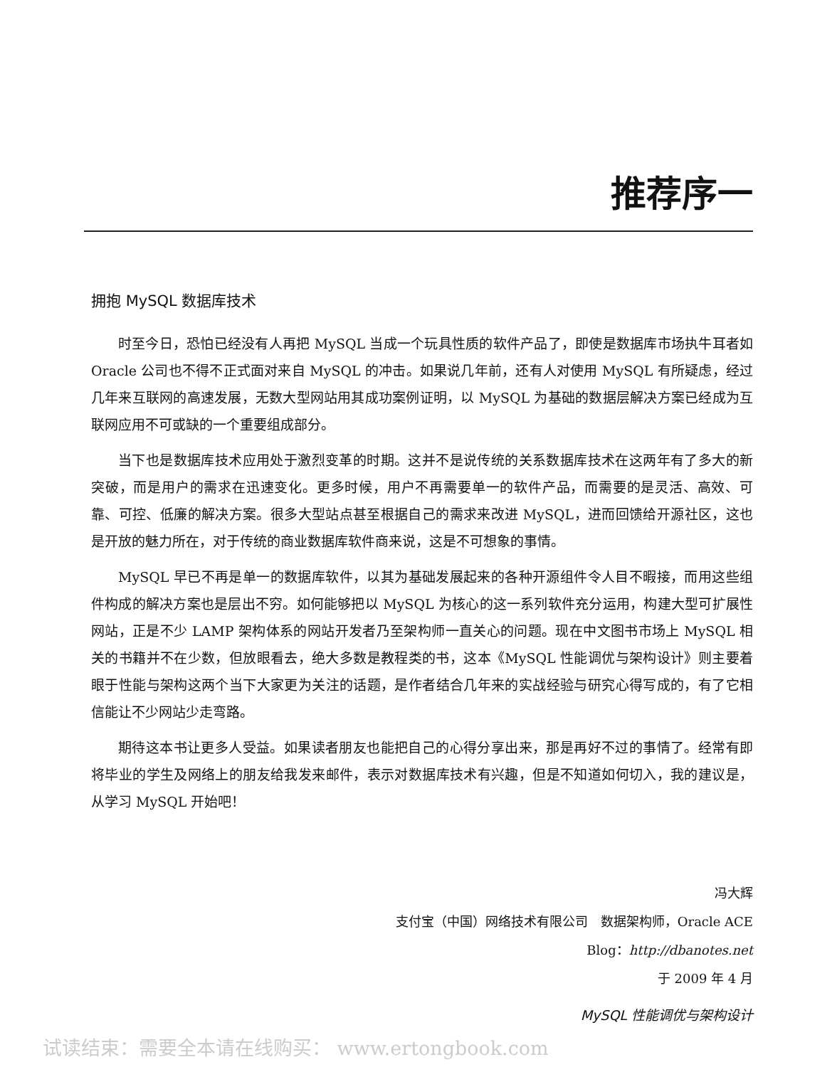推荐序一
拥抱 MySQL 数据库技术
时至今日，恐怕已经没有人再把 MySQL 当成一个玩具性质的软件产品了，即使是数据库市场执牛耳者如 Oracle 公司也不得不正式面对来自 MySQL 的冲击。如果说几年前，还有人对使用 MySQL 有所疑虑，经过几年来互联网的高速发展，无数大型网站用其成功案例证明，以 MySQL 为基础的数据层解决方案已经成为互联网应用不可或缺的一个重要组成部分。
当下也是数据库技术应用处于激烈变革的时期。这并不是说传统的关系数据库技术在这两年有了多大的新突破，而是用户的需求在迅速变化。更多时候，用户不再需要单一的软件产品，而需要的是灵活、高效、可靠、可控、低廉的解决方案。很多大型站点甚至根据自己的需求来改进 MySQL，进而回馈给开源社区，这也是开放的魅力所在，对于传统的商业数据库软件商来说，这是不可想象的事情。
MySQL 早已不再是单一的数据库软件，以其为基础发展起来的各种开源组件令人目不暇接，而用这些组件构成的解决方案也是层出不穷。如何能够把以 MySQL 为核心的这一系列软件充分运用，构建大型可扩展性网站，正是不少 LAMP 架构体系的网站开发者乃至架构师一直关心的问题。现在中文图书市场上 MySQL 相关的书籍并不在少数，但放眼看去，绝大多数是教程类的书，这本《MySQL 性能调优与架构设计》则主要着眼于性能与架构这两个当下大家更为关注的话题，是作者结合几年来的实战经验与研究心得写成的，有了它相信能让不少网站少走弯路。
期待这本书让更多人受益。如果读者朋友也能把自己的心得分享出来，那是再好不过的事情了。经常有即将毕业的学生及网络上的朋友给我发来邮件，表示对数据库技术有兴趣，但是不知道如何切入，我的建议是，从学习 MySQL 开始吧！
冯大辉
支付宝（中国）网络技术有限公司　数据架构师，Oracle ACE
Blog：http://dbanotes.net
于 2009 年 4 月
MySQL 性能调优与架构设计
试读结束：需要全本请在线购买： www.ertongbook.com